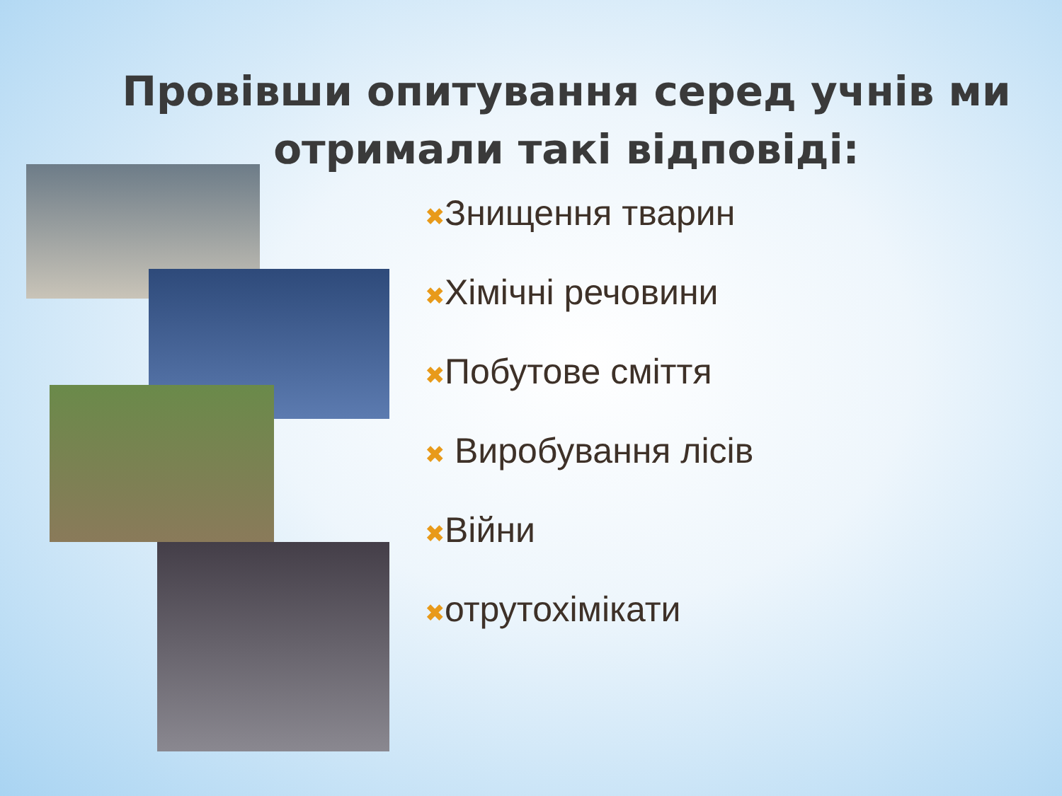Провівши опитування серед учнів ми
отримали такі відповіді:
✖Знищення тварин
✖Хімічні речовини
✖Побутове сміття
✖ Виробування лісів
✖Війни
✖отрутохімікати